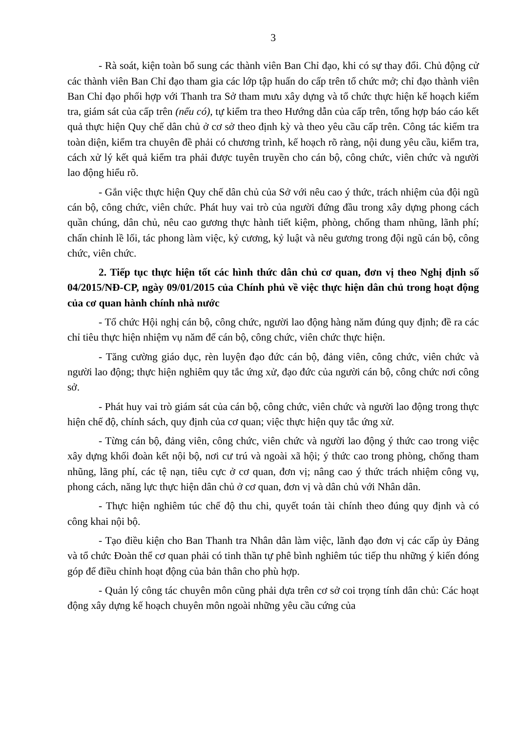3
- Rà soát, kiện toàn bổ sung các thành viên Ban Chỉ đạo, khi có sự thay đổi. Chủ động cử các thành viên Ban Chỉ đạo tham gia các lớp tập huấn do cấp trên tổ chức mở; chỉ đạo thành viên Ban Chỉ đạo phối hợp với Thanh tra Sở tham mưu xây dựng và tổ chức thực hiện kế hoạch kiểm tra, giám sát của cấp trên (nếu có), tự kiểm tra theo Hướng dẫn của cấp trên, tổng hợp báo cáo kết quả thực hiện Quy chế dân chủ ở cơ sở theo định kỳ và theo yêu cầu cấp trên. Công tác kiểm tra toàn diện, kiểm tra chuyên đề phải có chương trình, kế hoạch rõ ràng, nội dung yêu cầu, kiểm tra, cách xử lý kết quả kiểm tra phải được tuyên truyền cho cán bộ, công chức, viên chức và người lao động hiểu rõ.
- Gắn việc thực hiện Quy chế dân chủ của Sở với nêu cao ý thức, trách nhiệm của đội ngũ cán bộ, công chức, viên chức. Phát huy vai trò của người đứng đầu trong xây dựng phong cách quần chúng, dân chủ, nêu cao gương thực hành tiết kiệm, phòng, chống tham nhũng, lãnh phí; chấn chỉnh lề lối, tác phong làm việc, kỷ cương, kỷ luật và nêu gương trong đội ngũ cán bộ, công chức, viên chức.
2. Tiếp tục thực hiện tốt các hình thức dân chủ cơ quan, đơn vị theo Nghị định số 04/2015/NĐ-CP, ngày 09/01/2015 của Chính phủ về việc thực hiện dân chủ trong hoạt động của cơ quan hành chính nhà nước
- Tổ chức Hội nghị cán bộ, công chức, người lao động hàng năm đúng quy định; đề ra các chỉ tiêu thực hiện nhiệm vụ năm để cán bộ, công chức, viên chức thực hiện.
- Tăng cường giáo dục, rèn luyện đạo đức cán bộ, đảng viên, công chức, viên chức và người lao động; thực hiện nghiêm quy tắc ứng xử, đạo đức của người cán bộ, công chức nơi công sở.
- Phát huy vai trò giám sát của cán bộ, công chức, viên chức và người lao động trong thực hiện chế độ, chính sách, quy định của cơ quan; việc thực hiện quy tắc ứng xử.
- Từng cán bộ, đảng viên, công chức, viên chức và người lao động ý thức cao trong việc xây dựng khối đoàn kết nội bộ, nơi cư trú và ngoài xã hội; ý thức cao trong phòng, chống tham nhũng, lãng phí, các tệ nạn, tiêu cực ở cơ quan, đơn vị; nâng cao ý thức trách nhiệm công vụ, phong cách, năng lực thực hiện dân chủ ở cơ quan, đơn vị và dân chủ với Nhân dân.
- Thực hiện nghiêm túc chế độ thu chi, quyết toán tài chính theo đúng quy định và có công khai nội bộ.
- Tạo điều kiện cho Ban Thanh tra Nhân dân làm việc, lãnh đạo đơn vị các cấp ủy Đảng và tổ chức Đoàn thể cơ quan phải có tinh thần tự phê bình nghiêm túc tiếp thu những ý kiến đóng góp để điều chỉnh hoạt động của bản thân cho phù hợp.
- Quản lý công tác chuyên môn cũng phải dựa trên cơ sở coi trọng tính dân chủ: Các hoạt động xây dựng kế hoạch chuyên môn ngoài những yêu cầu cứng của